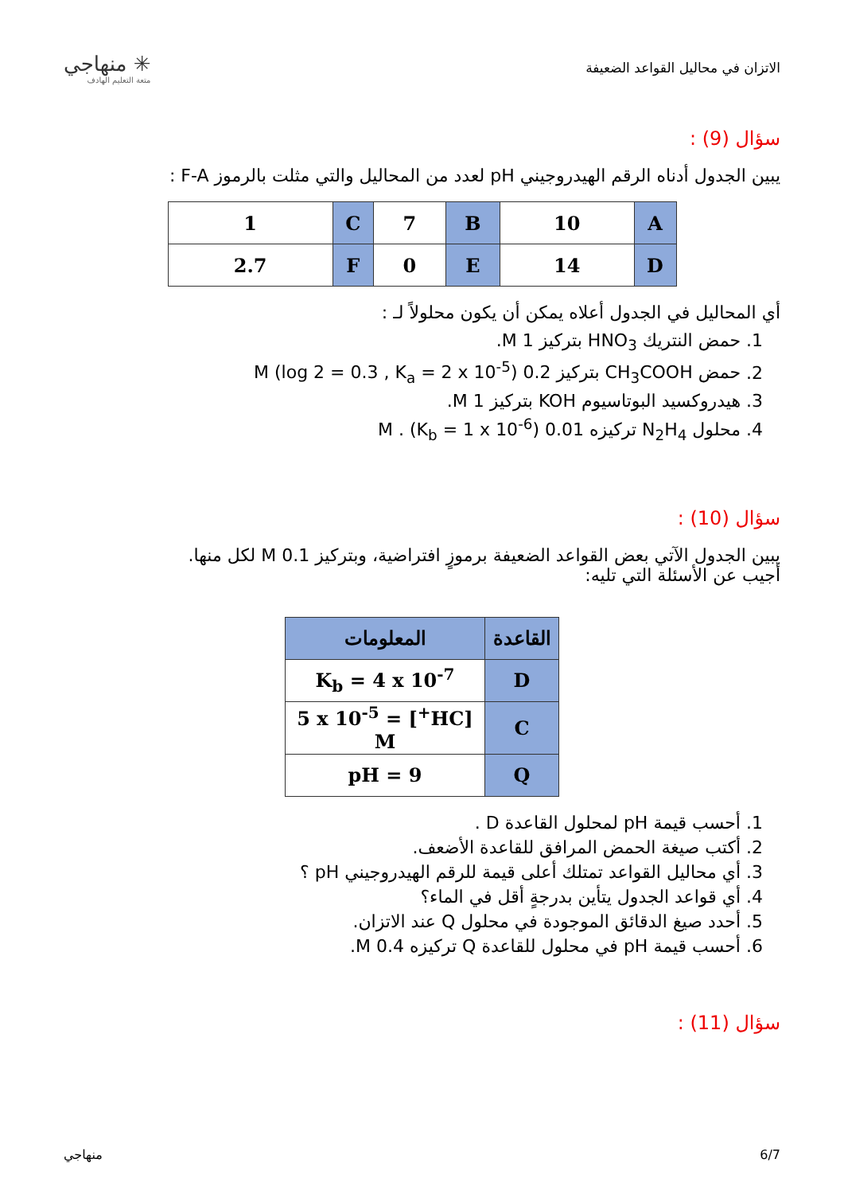الاتزان في محاليل القواعد الضعيفة
✳ منهاجي
متعة التعليم الهادف
سؤال (9) :
يبين الجدول أدناه الرقم الهيدروجيني pH لعدد من المحاليل والتي مثلت بالرموز F-A :
| A | 10 | B | 7 | C | 1 |
| D | 14 | E | 0 | F | 2.7 |
أي المحاليل في الجدول أعلاه يمكن أن يكون محلولاً لـ :
1. حمض النتريك HNO<sub>3</sub> بتركيز 1 M.
2. حمض CH<sub>3</sub>COOH بتركيز 0.2 M (log 2 = 0.3 , K<sub>a</sub> = 2 x 10<sup>-5</sup>)
3. هيدروكسيد البوتاسيوم KOH بتركيز 1 M.
4. محلول N<sub>2</sub>H<sub>4</sub> تركيزه 0.01 M . (K<sub>b</sub> = 1 x 10<sup>-6</sup>)
سؤال (10) :
يبين الجدول الآتي بعض القواعد الضعيفة برموزٍ افتراضية، وبتركيز 0.1 M لكل منها.
أجيب عن الأسئلة التي تليه:
| القاعدة | المعلومات |
| --- | --- |
| D | K<sub>b</sub> = 4 x 10<sup>-7</sup> |
| C | [HC<sup>+</sup>] = 5 x 10<sup>-5</sup> M |
| Q | pH = 9 |
1. أحسب قيمة pH لمحلول القاعدة D .
2. أكتب صيغة الحمض المرافق للقاعدة الأضعف.
3. أي محاليل القواعد تمتلك أعلى قيمة للرقم الهيدروجيني pH ؟
4. أي قواعد الجدول يتأين بدرجةٍ أقل في الماء؟
5. أحدد صيغ الدقائق الموجودة في محلول Q عند الاتزان.
6. أحسب قيمة pH في محلول للقاعدة Q تركيزه 0.4 M.
سؤال (11) :
6/7 منهاجي